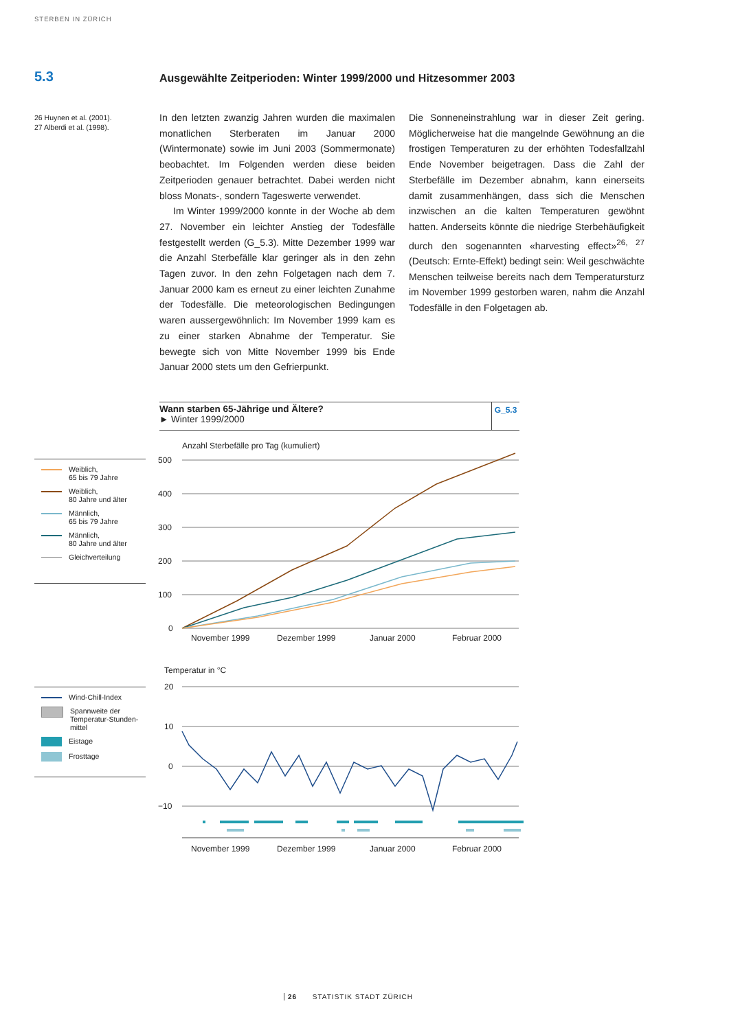STERBEN IN ZÜRICH
5.3
Ausgewählte Zeitperioden: Winter 1999/2000 und Hitzesommer 2003
26 Huynen et al. (2001).
27 Alberdi et al. (1998).
In den letzten zwanzig Jahren wurden die maximalen monatlichen Sterberaten im Januar 2000 (Wintermonate) sowie im Juni 2003 (Sommermonate) beobachtet. Im Folgenden werden diese beiden Zeitperioden genauer betrachtet. Dabei werden nicht bloss Monats-, sondern Tageswerte verwendet.
Im Winter 1999/2000 konnte in der Woche ab dem 27. November ein leichter Anstieg der Todesfälle festgestellt werden (G_5.3). Mitte Dezember 1999 war die Anzahl Sterbefälle klar geringer als in den zehn Tagen zuvor. In den zehn Folgetagen nach dem 7. Januar 2000 kam es erneut zu einer leichten Zunahme der Todesfälle. Die meteorologischen Bedingungen waren aussergewöhnlich: Im November 1999 kam es zu einer starken Abnahme der Temperatur. Sie bewegte sich von Mitte November 1999 bis Ende Januar 2000 stets um den Gefrierpunkt.
Die Sonneneinstrahlung war in dieser Zeit gering. Möglicherweise hat die mangelnde Gewöhnung an die frostigen Temperaturen zu der erhöhten Todesfallzahl Ende November beigetragen. Dass die Zahl der Sterbefälle im Dezember abnahm, kann einerseits damit zusammenhängen, dass sich die Menschen inzwischen an die kalten Temperaturen gewöhnt hatten. Anderseits könnte die niedrige Sterbehäufigkeit durch den sogenannten «harvesting effect»<sup>26, 27</sup> (Deutsch: Ernte-Effekt) bedingt sein: Weil geschwächte Menschen teilweise bereits nach dem Temperatursturz im November 1999 gestorben waren, nahm die Anzahl Todesfälle in den Folgetagen ab.
Wann starben 65-Jährige und Ältere?
► Winter 1999/2000
G_5.3
Weiblich,
65 bis 79 Jahre
Weiblich,
80 Jahre und älter
Männlich,
65 bis 79 Jahre
Männlich,
80 Jahre und älter
Gleichverteilung
Anzahl Sterbefälle pro Tag (kumuliert)
500
400
300
200
100
0
November 1999
Dezember 1999
Januar 2000
Februar 2000
Wind-Chill-Index
Spannweite der
Temperatur-Stunden-
mittel
Eistage
Frosttage
Temperatur in °C
20
10
0
−10
November 1999
Dezember 1999
Januar 2000
Februar 2000
26 STATISTIK STADT ZÜRICH